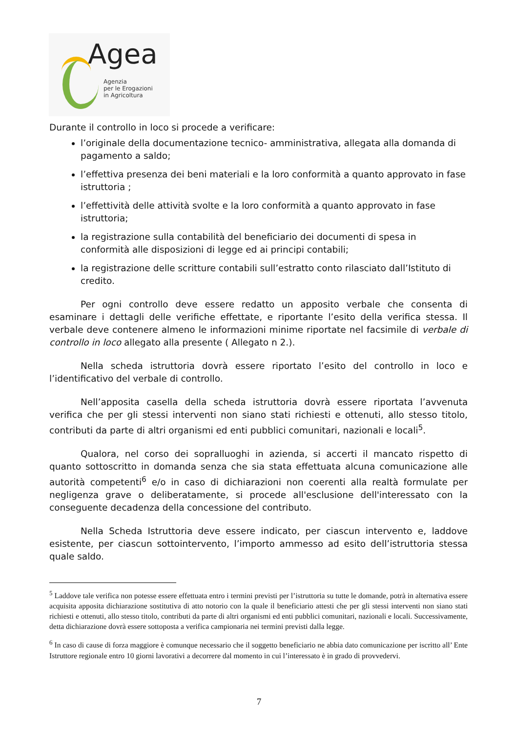Agea
Agenzia
per le Erogazioni
in Agricoltura
Durante il controllo in loco si procede a verificare:
l’originale della documentazione tecnico- amministrativa, allegata alla domanda di pagamento a saldo;
l’effettiva presenza dei beni materiali e la loro conformità a quanto approvato in fase istruttoria ;
l’effettività delle attività svolte e la loro conformità a quanto approvato in fase istruttoria;
la registrazione sulla contabilità del beneficiario dei documenti di spesa in conformità alle disposizioni di legge ed ai principi contabili;
la registrazione delle scritture contabili sull’estratto conto rilasciato dall’Istituto di credito.
Per ogni controllo deve essere redatto un apposito verbale che consenta di esaminare i dettagli delle verifiche effettate, e riportante l’esito della verifica stessa. Il verbale deve contenere almeno le informazioni minime riportate nel facsimile di verbale di controllo in loco allegato alla presente ( Allegato n 2.).
Nella scheda istruttoria dovrà essere riportato l’esito del controllo in loco e l’identificativo del verbale di controllo.
Nell’apposita casella della scheda istruttoria dovrà essere riportata l’avvenuta verifica che per gli stessi interventi non siano stati richiesti e ottenuti, allo stesso titolo, contributi da parte di altri organismi ed enti pubblici comunitari, nazionali e locali<sup>5</sup>.
Qualora, nel corso dei sopralluoghi in azienda, si accerti il mancato rispetto di quanto sottoscritto in domanda senza che sia stata effettuata alcuna comunicazione alle autorità competenti<sup>6</sup> e/o in caso di dichiarazioni non coerenti alla realtà formulate per negligenza grave o deliberatamente, si procede all'esclusione dell'interessato con la conseguente decadenza della concessione del contributo.
Nella Scheda Istruttoria deve essere indicato, per ciascun intervento e, laddove esistente, per ciascun sottointervento, l’importo ammesso ad esito dell’istruttoria stessa quale saldo.
<sup>5</sup> Laddove tale verifica non potesse essere effettuata entro i termini previsti per l’istruttoria su tutte le domande, potrà in alternativa essere acquisita apposita dichiarazione sostitutiva di atto notorio con la quale il beneficiario attesti che per gli stessi interventi non siano stati richiesti e ottenuti, allo stesso titolo, contributi da parte di altri organismi ed enti pubblici comunitari, nazionali e locali. Successivamente, detta dichiarazione dovrà essere sottoposta a verifica campionaria nei termini previsti dalla legge.
<sup>6</sup> In caso di cause di forza maggiore è comunque necessario che il soggetto beneficiario ne abbia dato comunicazione per iscritto all’ Ente Istruttore regionale entro 10 giorni lavorativi a decorrere dal momento in cui l’interessato è in grado di provvedervi.
7